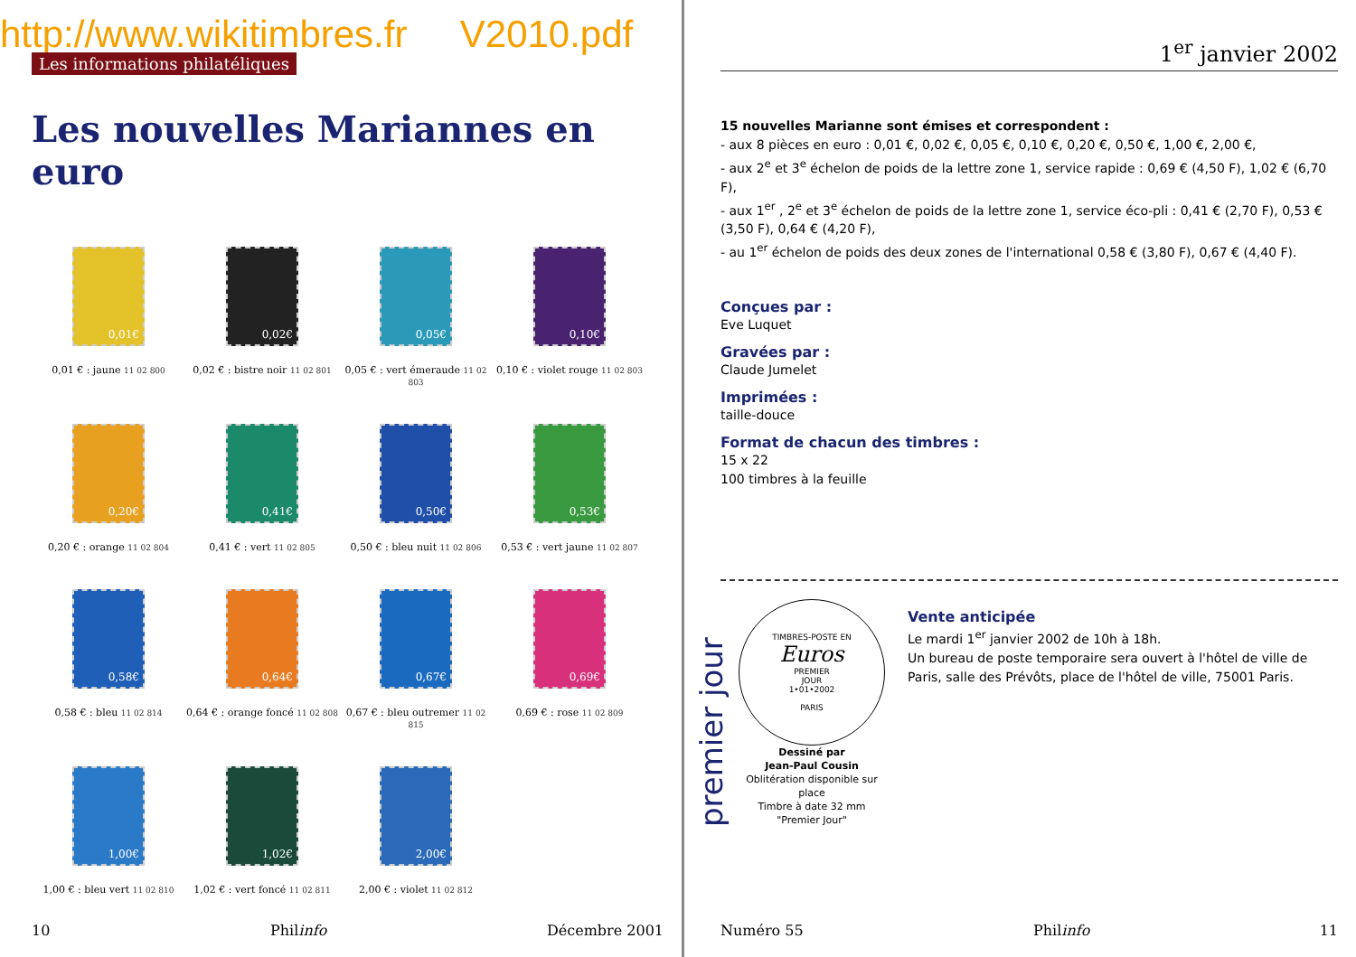http://www.wikitimbres.fr V2010.pdf
Les informations philatéliques
Les nouvelles Mariannes en euro
0,01€
0,01 € : jaune 11 02 800
0,02€
0,02 € : bistre noir 11 02 801
0,05€
0,05 € : vert émeraude 11 02 803
0,10€
0,10 € : violet rouge 11 02 803
0,20€
0,20 € : orange 11 02 804
0,41€
0,41 € : vert 11 02 805
0,50€
0,50 € : bleu nuit 11 02 806
0,53€
0,53 € : vert jaune 11 02 807
0,58€
0,58 € : bleu 11 02 814
0,64€
0,64 € : orange foncé 11 02 808
0,67€
0,67 € : bleu outremer 11 02 815
0,69€
0,69 € : rose 11 02 809
1,00€
1,00 € : bleu vert 11 02 810
1,02€
1,02 € : vert foncé 11 02 811
2,00€
2,00 € : violet 11 02 812
10 Philinfo Décembre 2001
1<sup>er</sup> janvier 2002
15 nouvelles Marianne sont émises et correspondent :
- aux 8 pièces en euro : 0,01 €, 0,02 €, 0,05 €, 0,10 €, 0,20 €, 0,50 €, 1,00 €, 2,00 €,
- aux 2<sup>e</sup> et 3<sup>e</sup> échelon de poids de la lettre zone 1, service rapide : 0,69 € (4,50 F), 1,02 € (6,70 F),
- aux 1<sup>er</sup> , 2<sup>e</sup> et 3<sup>e</sup> échelon de poids de la lettre zone 1, service éco-pli : 0,41 € (2,70 F), 0,53 € (3,50 F), 0,64 € (4,20 F),
- au 1<sup>er</sup> échelon de poids des deux zones de l'international 0,58 € (3,80 F), 0,67 € (4,40 F).
Conçues par :
Eve Luquet
Gravées par :
Claude Jumelet
Imprimées :
taille-douce
Format de chacun des timbres :
15 x 22
100 timbres à la feuille
premier jour
TIMBRES-POSTE EN
Euros
PREMIER
JOUR
1•01•2002
PARIS
Dessiné par
Jean-Paul Cousin
Oblitération disponible sur place
Timbre à date 32 mm
"Premier Jour"
Vente anticipée
Le mardi 1<sup>er</sup> janvier 2002 de 10h à 18h.
Un bureau de poste temporaire sera ouvert à l'hôtel de ville de Paris, salle des Prévôts, place de l'hôtel de ville, 75001 Paris.
Numéro 55 Philinfo 11